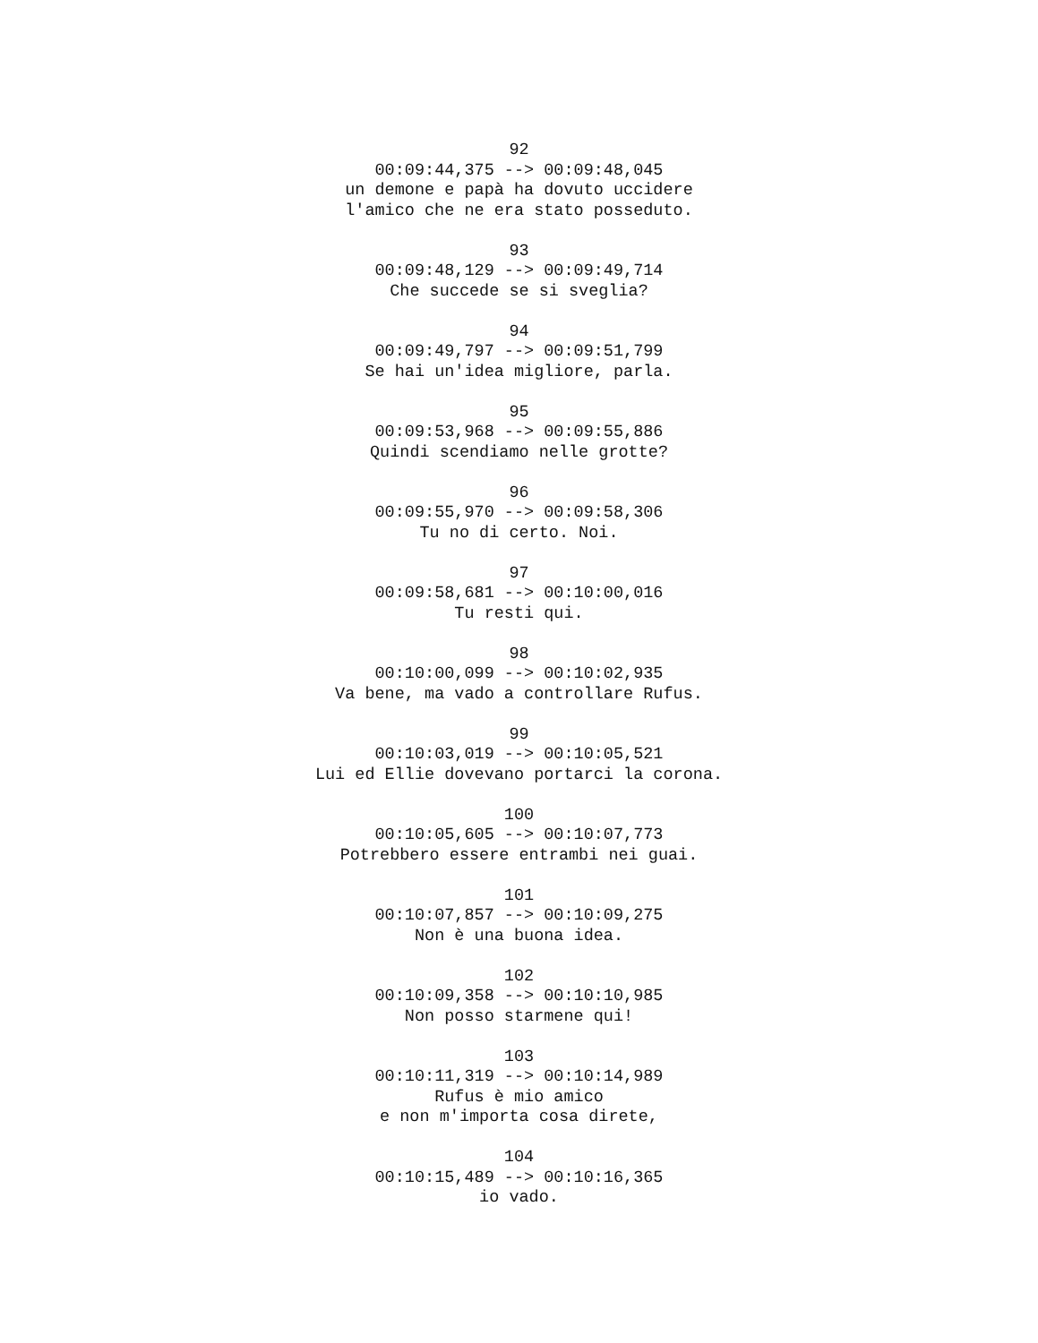92
00:09:44,375 --> 00:09:48,045
un demone e papà ha dovuto uccidere
l'amico che ne era stato posseduto.
93
00:09:48,129 --> 00:09:49,714
Che succede se si sveglia?
94
00:09:49,797 --> 00:09:51,799
Se hai un'idea migliore, parla.
95
00:09:53,968 --> 00:09:55,886
Quindi scendiamo nelle grotte?
96
00:09:55,970 --> 00:09:58,306
Tu no di certo. Noi.
97
00:09:58,681 --> 00:10:00,016
Tu resti qui.
98
00:10:00,099 --> 00:10:02,935
Va bene, ma vado a controllare Rufus.
99
00:10:03,019 --> 00:10:05,521
Lui ed Ellie dovevano portarci la corona.
100
00:10:05,605 --> 00:10:07,773
Potrebbero essere entrambi nei guai.
101
00:10:07,857 --> 00:10:09,275
Non è una buona idea.
102
00:10:09,358 --> 00:10:10,985
Non posso starmene qui!
103
00:10:11,319 --> 00:10:14,989
Rufus è mio amico
e non m'importa cosa direte,
104
00:10:15,489 --> 00:10:16,365
io vado.